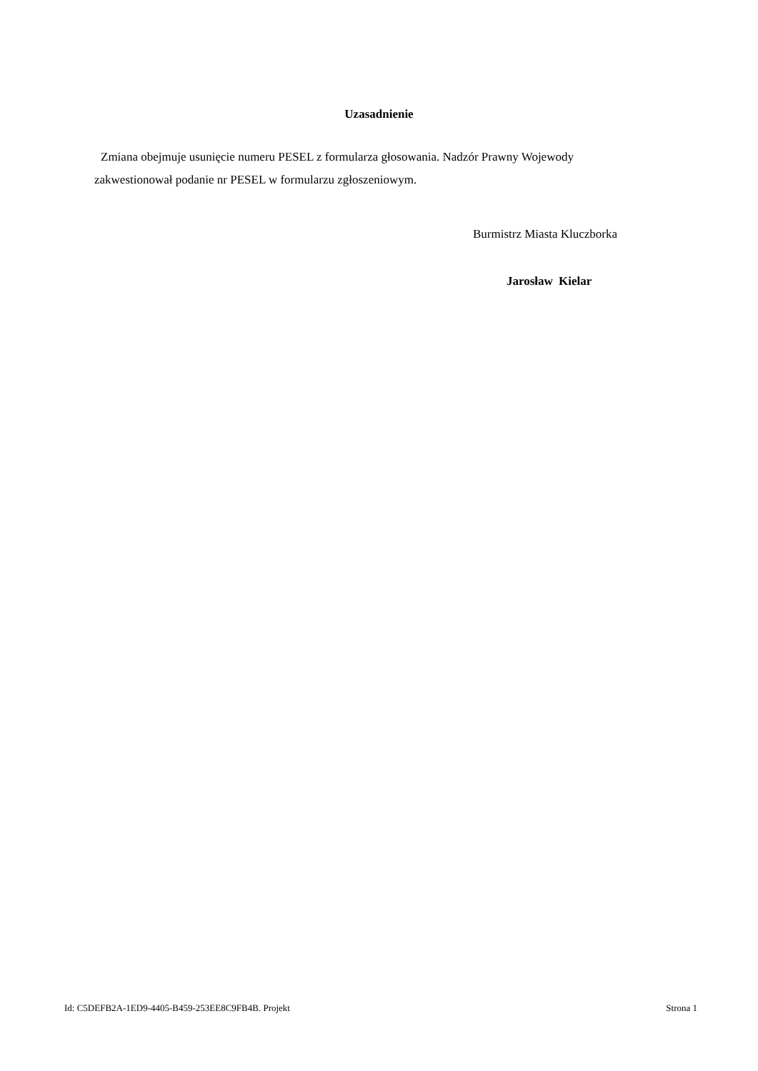Uzasadnienie
Zmiana obejmuje usunięcie numeru PESEL z formularza głosowania. Nadzór Prawny Wojewody zakwestionował podanie nr PESEL w formularzu zgłoszeniowym.
Burmistrz Miasta Kluczborka
Jarosław Kielar
Id: C5DEFB2A-1ED9-4405-B459-253EE8C9FB4B. Projekt Strona 1